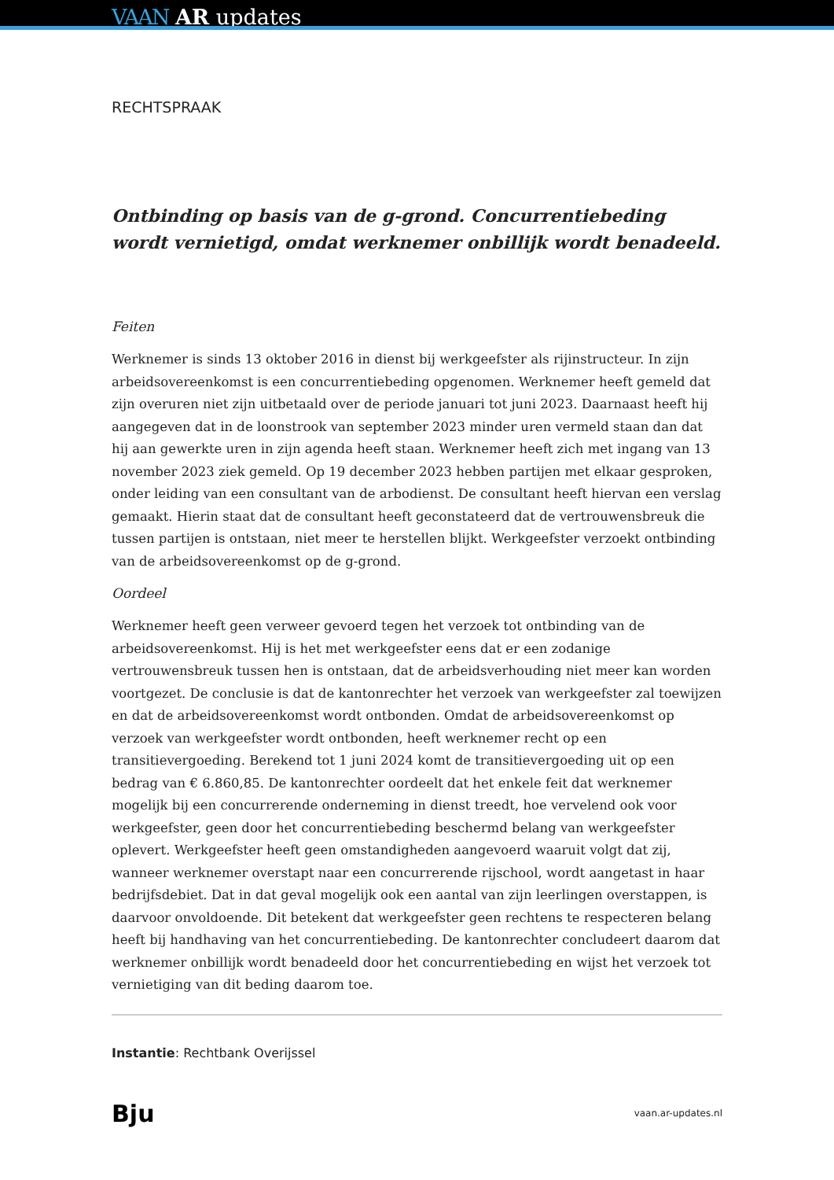VAAN AR updates
RECHTSPRAAK
Ontbinding op basis van de g-grond. Concurrentiebeding wordt vernietigd, omdat werknemer onbillijk wordt benadeeld.
Feiten
Werknemer is sinds 13 oktober 2016 in dienst bij werkgeefster als rijinstructeur. In zijn arbeidsovereenkomst is een concurrentiebeding opgenomen. Werknemer heeft gemeld dat zijn overuren niet zijn uitbetaald over de periode januari tot juni 2023. Daarnaast heeft hij aangegeven dat in de loonstrook van september 2023 minder uren vermeld staan dan dat hij aan gewerkte uren in zijn agenda heeft staan. Werknemer heeft zich met ingang van 13 november 2023 ziek gemeld. Op 19 december 2023 hebben partijen met elkaar gesproken, onder leiding van een consultant van de arbodienst. De consultant heeft hiervan een verslag gemaakt. Hierin staat dat de consultant heeft geconstateerd dat de vertrouwensbreuk die tussen partijen is ontstaan, niet meer te herstellen blijkt. Werkgeefster verzoekt ontbinding van de arbeidsovereenkomst op de g-grond.
Oordeel
Werknemer heeft geen verweer gevoerd tegen het verzoek tot ontbinding van de arbeidsovereenkomst. Hij is het met werkgeefster eens dat er een zodanige vertrouwensbreuk tussen hen is ontstaan, dat de arbeidsverhouding niet meer kan worden voortgezet. De conclusie is dat de kantonrechter het verzoek van werkgeefster zal toewijzen en dat de arbeidsovereenkomst wordt ontbonden. Omdat de arbeidsovereenkomst op verzoek van werkgeefster wordt ontbonden, heeft werknemer recht op een transitievergoeding. Berekend tot 1 juni 2024 komt de transitievergoeding uit op een bedrag van € 6.860,85. De kantonrechter oordeelt dat het enkele feit dat werknemer mogelijk bij een concurrerende onderneming in dienst treedt, hoe vervelend ook voor werkgeefster, geen door het concurrentiebeding beschermd belang van werkgeefster oplevert. Werkgeefster heeft geen omstandigheden aangevoerd waaruit volgt dat zij, wanneer werknemer overstapt naar een concurrerende rijschool, wordt aangetast in haar bedrijfsdebiet. Dat in dat geval mogelijk ook een aantal van zijn leerlingen overstappen, is daarvoor onvoldoende. Dit betekent dat werkgeefster geen rechtens te respecteren belang heeft bij handhaving van het concurrentiebeding. De kantonrechter concludeert daarom dat werknemer onbillijk wordt benadeeld door het concurrentiebeding en wijst het verzoek tot vernietiging van dit beding daarom toe.
Instantie: Rechtbank Overijssel
Bju vaan.ar-updates.nl